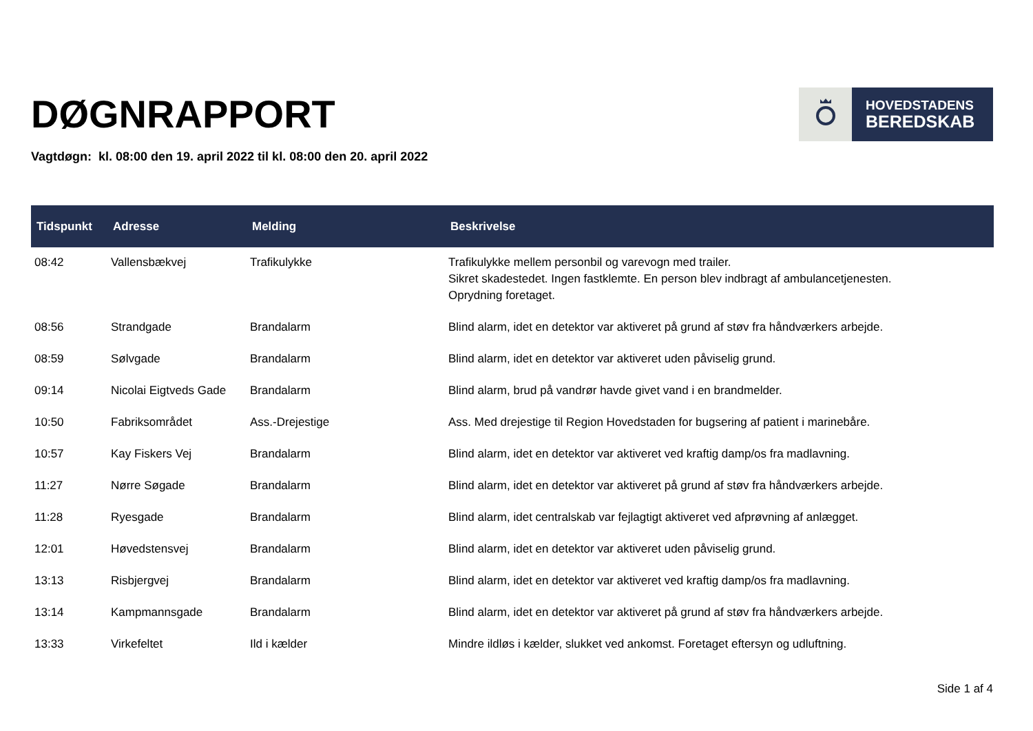DØGNRAPPORT
HOVEDSTADENS
BEREDSKAB
Vagtdøgn: kl. 08:00 den 19. april 2022 til kl. 08:00 den 20. april 2022
| Tidspunkt | Adresse | Melding | Beskrivelse |
| --- | --- | --- | --- |
| 08:42 | Vallensbækvej | Trafikulykke | Trafikulykke mellem personbil og varevogn med trailer. Sikret skadestedet. Ingen fastklemte. En person blev indbragt af ambulancetjenesten. Oprydning foretaget. |
| 08:56 | Strandgade | Brandalarm | Blind alarm, idet en detektor var aktiveret på grund af støv fra håndværkers arbejde. |
| 08:59 | Sølvgade | Brandalarm | Blind alarm, idet en detektor var aktiveret uden påviselig grund. |
| 09:14 | Nicolai Eigtveds Gade | Brandalarm | Blind alarm, brud på vandrør havde givet vand i en brandmelder. |
| 10:50 | Fabriksområdet | Ass.-Drejestige | Ass. Med drejestige til Region Hovedstaden for bugsering af patient i marinebåre. |
| 10:57 | Kay Fiskers Vej | Brandalarm | Blind alarm, idet en detektor var aktiveret ved kraftig damp/os fra madlavning. |
| 11:27 | Nørre Søgade | Brandalarm | Blind alarm, idet en detektor var aktiveret på grund af støv fra håndværkers arbejde. |
| 11:28 | Ryesgade | Brandalarm | Blind alarm, idet centralskab var fejlagtigt aktiveret ved afprøvning af anlægget. |
| 12:01 | Høvedstensvej | Brandalarm | Blind alarm, idet en detektor var aktiveret uden påviselig grund. |
| 13:13 | Risbjergvej | Brandalarm | Blind alarm, idet en detektor var aktiveret ved kraftig damp/os fra madlavning. |
| 13:14 | Kampmannsgade | Brandalarm | Blind alarm, idet en detektor var aktiveret på grund af støv fra håndværkers arbejde. |
| 13:33 | Virkefeltet | Ild i kælder | Mindre ildløs i kælder, slukket ved ankomst. Foretaget eftersyn og udluftning. |
Side 1 af 4